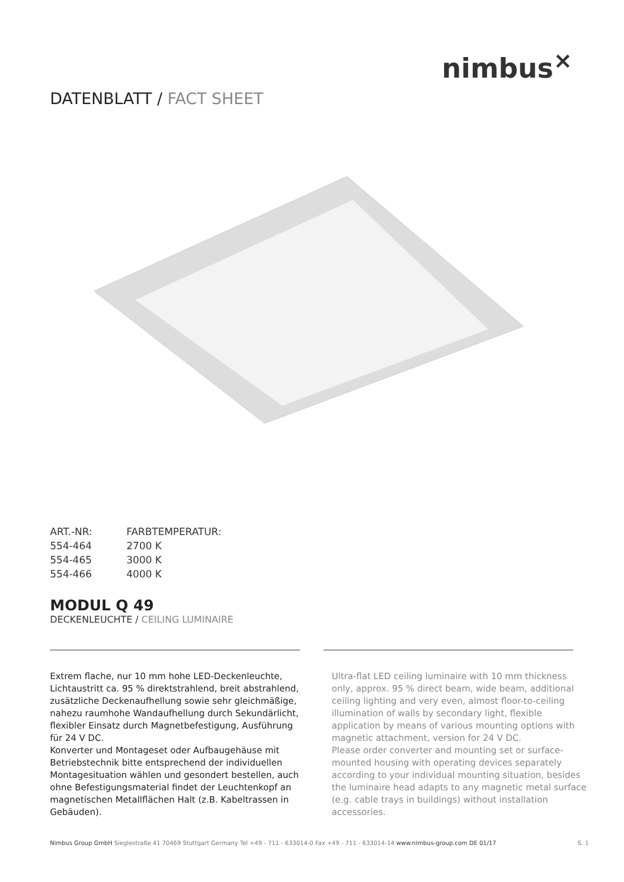nimbus<sup>×</sup>
DATENBLATT / FACT SHEET
| ART.-NR: | FARBTEMPERATUR: |
| --- | --- |
| 554-464 | 2700 K |
| 554-465 | 3000 K |
| 554-466 | 4000 K |
MODUL Q 49
DECKENLEUCHTE / CEILING LUMINAIRE
Extrem flache, nur 10 mm hohe LED-Deckenleuchte, Lichtaustritt ca. 95 % direktstrahlend, breit abstrahlend, zusätzliche Deckenaufhellung sowie sehr gleichmäßige, nahezu raumhohe Wandaufhellung durch Sekundärlicht, flexibler Einsatz durch Magnetbefestigung, Ausführung für 24 V DC.
Konverter und Montageset oder Aufbaugehäuse mit Betriebstechnik bitte entsprechend der individuellen Montagesituation wählen und gesondert bestellen, auch ohne Befestigungsmaterial findet der Leuchtenkopf an magnetischen Metallflächen Halt (z.B. Kabeltrassen in Gebäuden).
Ultra-flat LED ceiling luminaire with 10 mm thickness only, approx. 95 % direct beam, wide beam, additional ceiling lighting and very even, almost floor-to-ceiling illumination of walls by secondary light, flexible application by means of various mounting options with magnetic attachment, version for 24 V DC.
Please order converter and mounting set or surface-mounted housing with operating devices separately according to your individual mounting situation, besides the luminaire head adapts to any magnetic metal surface (e.g. cable trays in buildings) without installation accessories.
Nimbus Group GmbH Sieglestraße 41 70469 Stuttgart Germany Tel +49 - 711 - 633014-0 Fax +49 - 711 - 633014-14 www.nimbus-group.com DE 01/17 S. 1